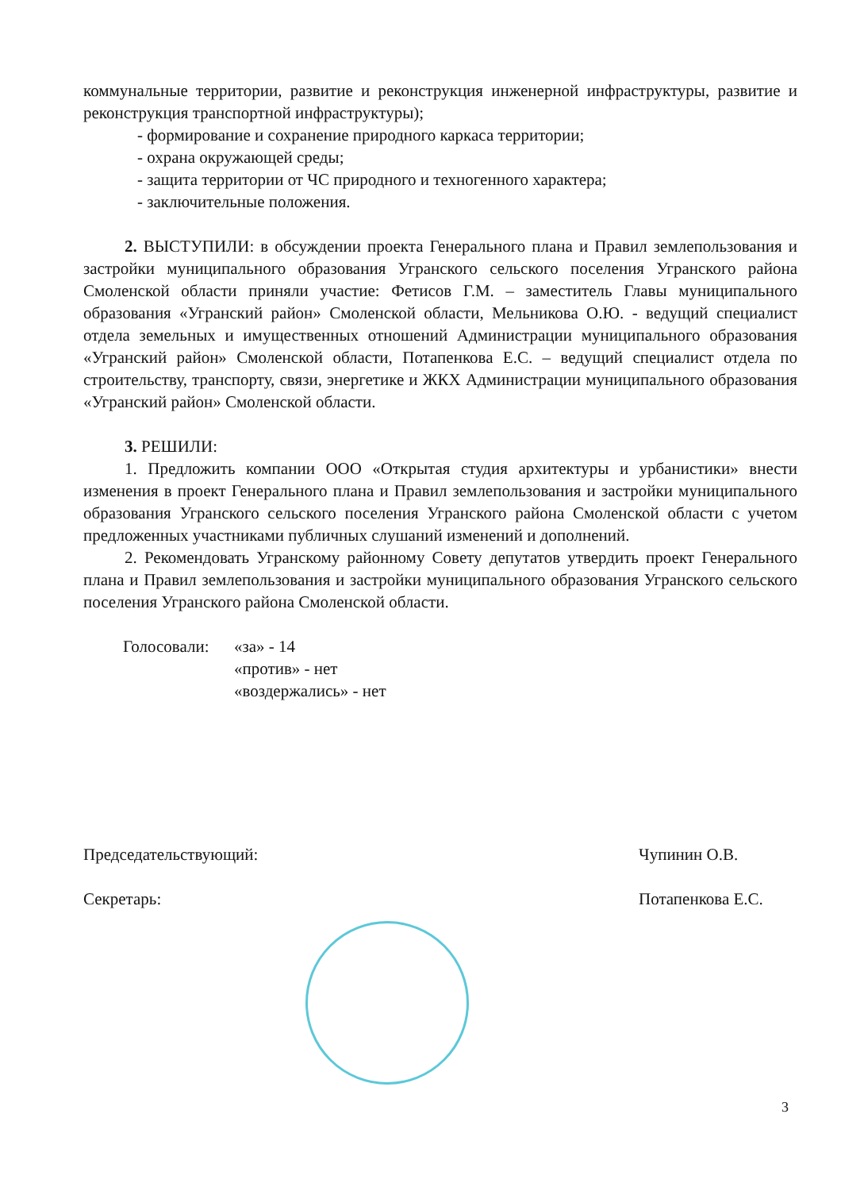коммунальные территории, развитие и реконструкция инженерной инфраструктуры, развитие и реконструкция транспортной инфраструктуры);
- формирование и сохранение природного каркаса территории;
- охрана окружающей среды;
- защита территории от ЧС природного и техногенного характера;
- заключительные положения.
2. ВЫСТУПИЛИ: в обсуждении проекта Генерального плана и Правил землепользования и застройки муниципального образования Угранского сельского поселения Угранского района Смоленской области приняли участие: Фетисов Г.М. – заместитель Главы муниципального образования «Угранский район» Смоленской области, Мельникова О.Ю. - ведущий специалист отдела земельных и имущественных отношений Администрации муниципального образования «Угранский район» Смоленской области, Потапенкова Е.С. – ведущий специалист отдела по строительству, транспорту, связи, энергетике и ЖКХ Администрации муниципального образования «Угранский район» Смоленской области.
3. РЕШИЛИ:
1. Предложить компании ООО «Открытая студия архитектуры и урбанистики» внести изменения в проект Генерального плана и Правил землепользования и застройки муниципального образования Угранского сельского поселения Угранского района Смоленской области с учетом предложенных участниками публичных слушаний изменений и дополнений.
2. Рекомендовать Угранскому районному Совету депутатов утвердить проект Генерального плана и Правил землепользования и застройки муниципального образования Угранского сельского поселения Угранского района Смоленской области.
Голосовали: «за» - 14
«против» - нет
«воздержались» - нет
Председательствующий: Чупинин О.В.
Секретарь: Потапенкова Е.С.
3